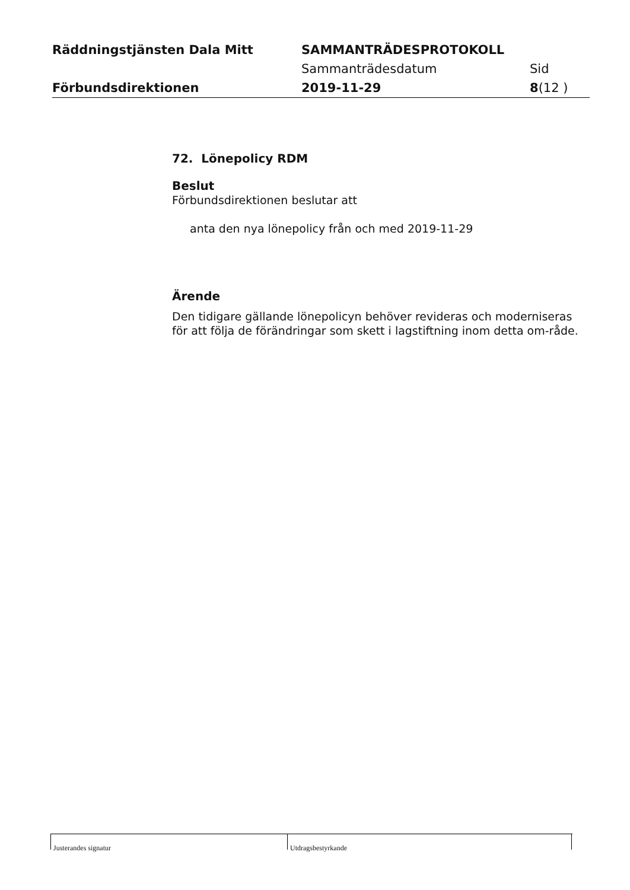Räddningstjänsten Dala Mitt SAMMANTRÄDESPROTOKOLL
Sammanträdesdatum Sid
Förbundsdirektionen 2019-11-29 8(12 )
72. Lönepolicy RDM
Beslut
Förbundsdirektionen beslutar att
anta den nya lönepolicy från och med 2019-11-29
Ärende
Den tidigare gällande lönepolicyn behöver revideras och moderniseras för att följa de förändringar som skett i lagstiftning inom detta om-råde.
Justerandes signatur Utdragsbestyrkande